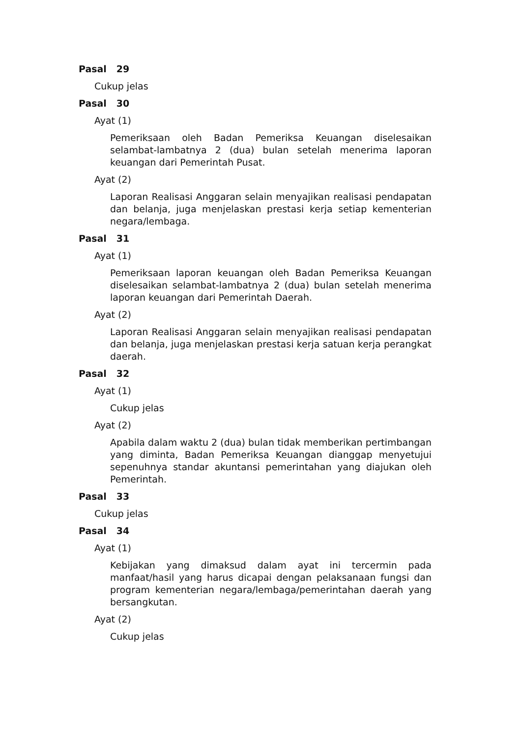Pasal 29
Cukup jelas
Pasal 30
Ayat (1)
Pemeriksaan oleh Badan Pemeriksa Keuangan diselesaikan selambat-lambatnya 2 (dua) bulan setelah menerima laporan keuangan dari Pemerintah Pusat.
Ayat (2)
Laporan Realisasi Anggaran selain menyajikan realisasi pendapatan dan belanja, juga menjelaskan prestasi kerja setiap kementerian negara/lembaga.
Pasal 31
Ayat (1)
Pemeriksaan laporan keuangan oleh Badan Pemeriksa Keuangan diselesaikan selambat-lambatnya 2 (dua) bulan setelah menerima laporan keuangan dari Pemerintah Daerah.
Ayat (2)
Laporan Realisasi Anggaran selain menyajikan realisasi pendapatan dan belanja, juga menjelaskan prestasi kerja satuan kerja perangkat daerah.
Pasal 32
Ayat (1)
Cukup jelas
Ayat (2)
Apabila dalam waktu 2 (dua) bulan tidak memberikan pertimbangan yang diminta, Badan Pemeriksa Keuangan dianggap menyetujui sepenuhnya standar akuntansi pemerintahan yang diajukan oleh Pemerintah.
Pasal 33
Cukup jelas
Pasal 34
Ayat (1)
Kebijakan yang dimaksud dalam ayat ini tercermin pada manfaat/hasil yang harus dicapai dengan pelaksanaan fungsi dan program kementerian negara/lembaga/pemerintahan daerah yang bersangkutan.
Ayat (2)
Cukup jelas